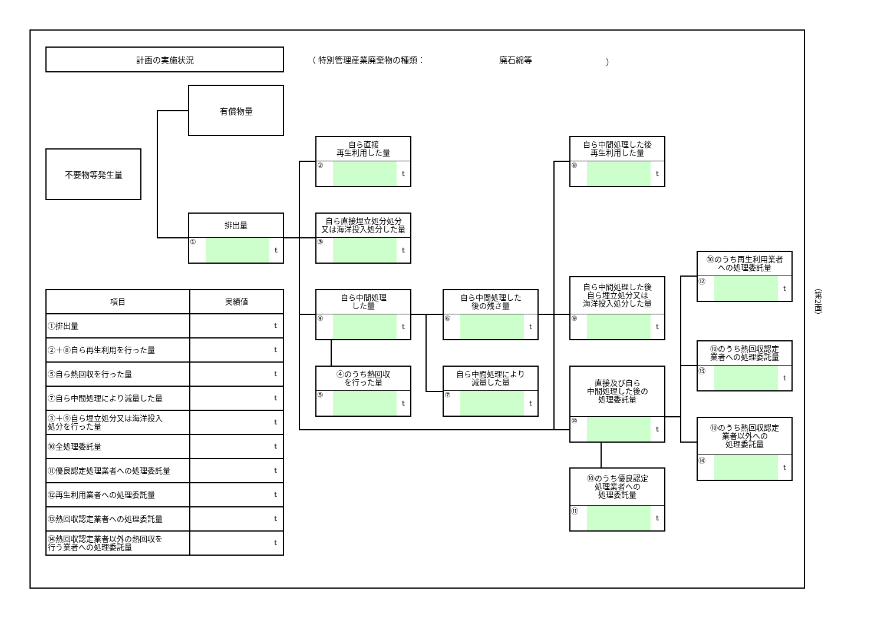計画の実施状況
（ 特別管理産業廃棄物の種類： 廃石綿等 ）
有償物量
不要物等発生量
排出量
① t
自ら直接
再生利用した量
② t
自ら直接埋立処分処分
又は海洋投入処分した量
③ t
自ら中間処理
した量
④ t
④のうち熱回収
を行った量
⑤ t
自ら中間処理した
後の残さ量
⑥ t
自ら中間処理により
減量した量
⑦ t
自ら中間処理した後
再生利用した量
⑧ t
自ら中間処理した後
自ら埋立処分又は
海洋投入処分した量
⑨ t
直接及び自ら
中間処理した後の
処理委託量
⑩ t
⑩のうち優良認定
処理業者への
処理委託量
⑪ t
⑩のうち再生利用業者
への処理委託量
⑫ t
⑩のうち熱回収認定
業者への処理委託量
⑬ t
⑩のうち熱回収認定
業者以外への
処理委託量
⑭ t
| 項目 | 実績値 |
| --- | --- |
| ①排出量 | t |
| ②＋⑧自ら再生利用を行った量 | t |
| ⑤自ら熱回収を行った量 | t |
| ⑦自ら中間処理により減量した量 | t |
| ③＋⑨自ら埋立処分又は海洋投入 処分を行った量 | t |
| ⑩全処理委託量 | t |
| ⑪優良認定処理業者への処理委託量 | t |
| ⑫再生利用業者への処理委託量 | t |
| ⑬熱回収認定業者への処理委託量 | t |
| ⑭熱回収認定業者以外の熱回収を 行う業者への処理委託量 | t |
（第2面）